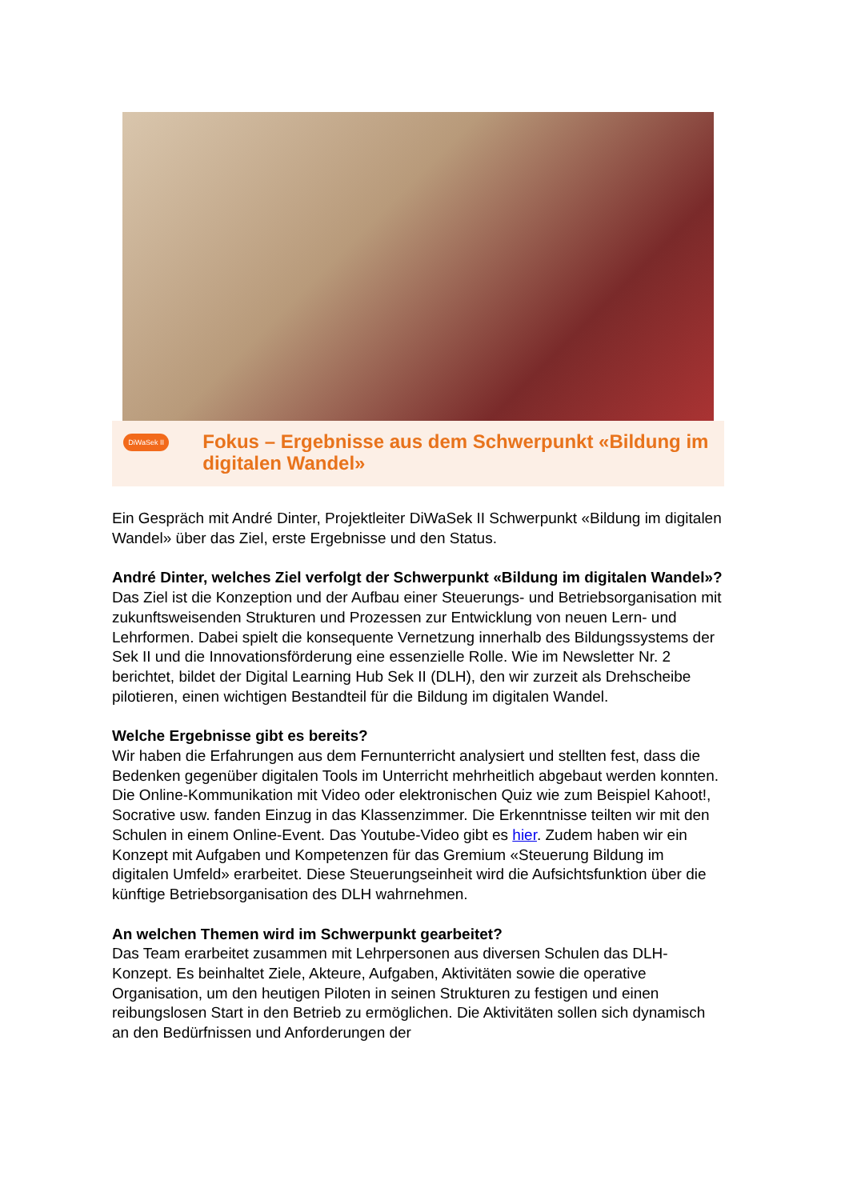DiWaSek II
Fokus – Ergebnisse aus dem Schwerpunkt «Bildung im digitalen Wandel»
Ein Gespräch mit André Dinter, Projektleiter DiWaSek II Schwerpunkt «Bildung im digitalen Wandel» über das Ziel, erste Ergebnisse und den Status.
André Dinter, welches Ziel verfolgt der Schwerpunkt «Bildung im digitalen Wandel»?
Das Ziel ist die Konzeption und der Aufbau einer Steuerungs- und Betriebsorganisation mit zukunftsweisenden Strukturen und Prozessen zur Entwicklung von neuen Lern- und Lehrformen. Dabei spielt die konsequente Vernetzung innerhalb des Bildungssystems der Sek II und die Innovationsförderung eine essenzielle Rolle. Wie im Newsletter Nr. 2 berichtet, bildet der Digital Learning Hub Sek II (DLH), den wir zurzeit als Drehscheibe pilotieren, einen wichtigen Bestandteil für die Bildung im digitalen Wandel.
Welche Ergebnisse gibt es bereits?
Wir haben die Erfahrungen aus dem Fernunterricht analysiert und stellten fest, dass die Bedenken gegenüber digitalen Tools im Unterricht mehrheitlich abgebaut werden konnten. Die Online-Kommunikation mit Video oder elektronischen Quiz wie zum Beispiel Kahoot!, Socrative usw. fanden Einzug in das Klassenzimmer. Die Erkenntnisse teilten wir mit den Schulen in einem Online-Event. Das Youtube-Video gibt es hier. Zudem haben wir ein Konzept mit Aufgaben und Kompetenzen für das Gremium «Steuerung Bildung im digitalen Umfeld» erarbeitet. Diese Steuerungseinheit wird die Aufsichtsfunktion über die künftige Betriebsorganisation des DLH wahrnehmen.
An welchen Themen wird im Schwerpunkt gearbeitet?
Das Team erarbeitet zusammen mit Lehrpersonen aus diversen Schulen das DLH-Konzept. Es beinhaltet Ziele, Akteure, Aufgaben, Aktivitäten sowie die operative Organisation, um den heutigen Piloten in seinen Strukturen zu festigen und einen reibungslosen Start in den Betrieb zu ermöglichen. Die Aktivitäten sollen sich dynamisch an den Bedürfnissen und Anforderungen der